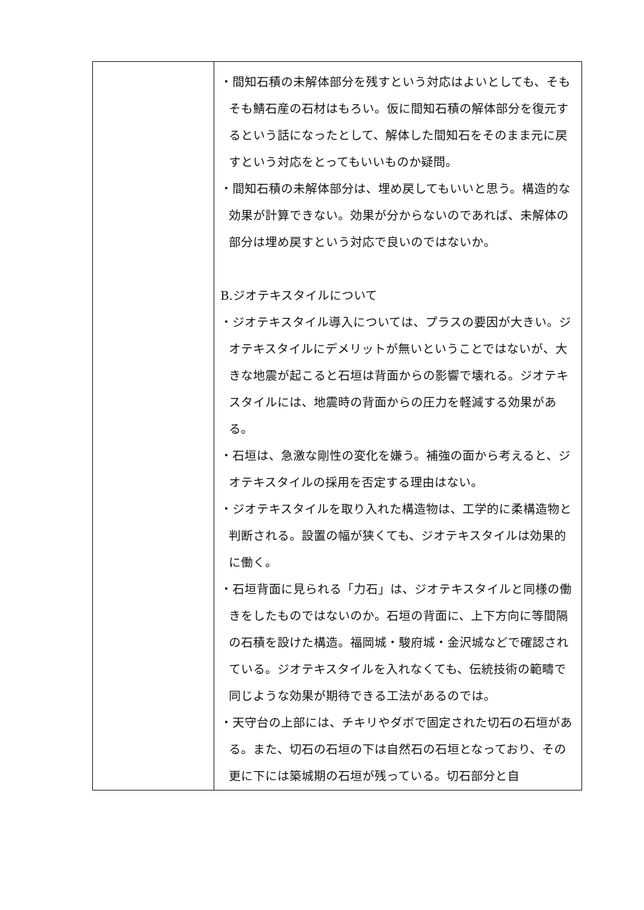| | ・間知石積の未解体部分を残すという対応はよいとしても、そもそも鯖石産の石材はもろい。仮に間知石積の解体部分を復元するという話になったとして、解体した間知石をそのまま元に戻すという対応をとってもいいものか疑問。 ・間知石積の未解体部分は、埋め戻してもいいと思う。構造的な効果が計算できない。効果が分からないのであれば、未解体の部分は埋め戻すという対応で良いのではないか。 B.ジオテキスタイルについて ・ジオテキスタイル導入については、プラスの要因が大きい。ジオテキスタイルにデメリットが無いということではないが、大きな地震が起こると石垣は背面からの影響で壊れる。ジオテキスタイルには、地震時の背面からの圧力を軽減する効果がある。 ・石垣は、急激な剛性の変化を嫌う。補強の面から考えると、ジオテキスタイルの採用を否定する理由はない。 ・ジオテキスタイルを取り入れた構造物は、工学的に柔構造物と判断される。設置の幅が狭くても、ジオテキスタイルは効果的に働く。 ・石垣背面に見られる「力石」は、ジオテキスタイルと同様の働きをしたものではないのか。石垣の背面に、上下方向に等間隔の石積を設けた構造。福岡城・駿府城・金沢城などで確認されている。ジオテキスタイルを入れなくても、伝統技術の範疇で同じような効果が期待できる工法があるのでは。 ・天守台の上部には、チキリやダボで固定された切石の石垣がある。また、切石の石垣の下は自然石の石垣となっており、その更に下には築城期の石垣が残っている。切石部分と自 |